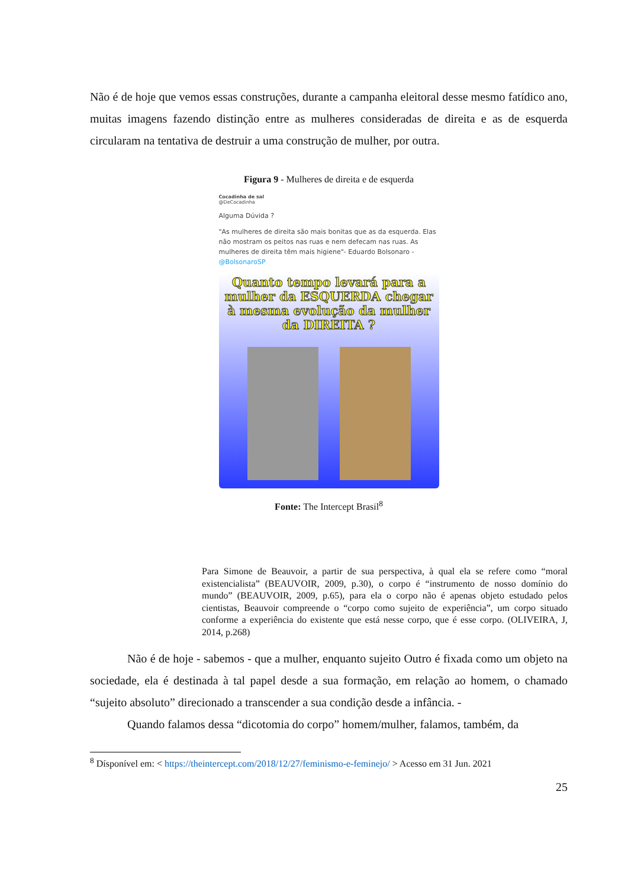Não é de hoje que vemos essas construções, durante a campanha eleitoral desse mesmo fatídico ano, muitas imagens fazendo distinção entre as mulheres consideradas de direita e as de esquerda circularam na tentativa de destruir a uma construção de mulher, por outra.
Figura 9 - Mulheres de direita e de esquerda
Cocadinha de sal
@DeCocadinha
Alguma Dúvida ?
"As mulheres de direita são mais bonitas que as da esquerda. Elas não mostram os peitos nas ruas e nem defecam nas ruas. As mulheres de direita têm mais higiene"- Eduardo Bolsonaro - @BolsonaroSP
Quanto tempo levará para a mulher da ESQUERDA chegar à mesma evolução da mulher da DIREITA ?
Fonte: The Intercept Brasil<sup>8</sup>
Para Simone de Beauvoir, a partir de sua perspectiva, à qual ela se refere como “moral existencialista” (BEAUVOIR, 2009, p.30), o corpo é “instrumento de nosso domínio do mundo” (BEAUVOIR, 2009, p.65), para ela o corpo não é apenas objeto estudado pelos cientistas, Beauvoir compreende o “corpo como sujeito de experiência”, um corpo situado conforme a experiência do existente que está nesse corpo, que é esse corpo. (OLIVEIRA, J, 2014, p.268)
Não é de hoje - sabemos - que a mulher, enquanto sujeito Outro é fixada como um objeto na sociedade, ela é destinada à tal papel desde a sua formação, em relação ao homem, o chamado “sujeito absoluto” direcionado a transcender a sua condição desde a infância. -
Quando falamos dessa “dicotomia do corpo” homem/mulher, falamos, também, da
<sup>8</sup> Dísponível em: < https://theintercept.com/2018/12/27/feminismo-e-feminejo/ > Acesso em 31 Jun. 2021
25